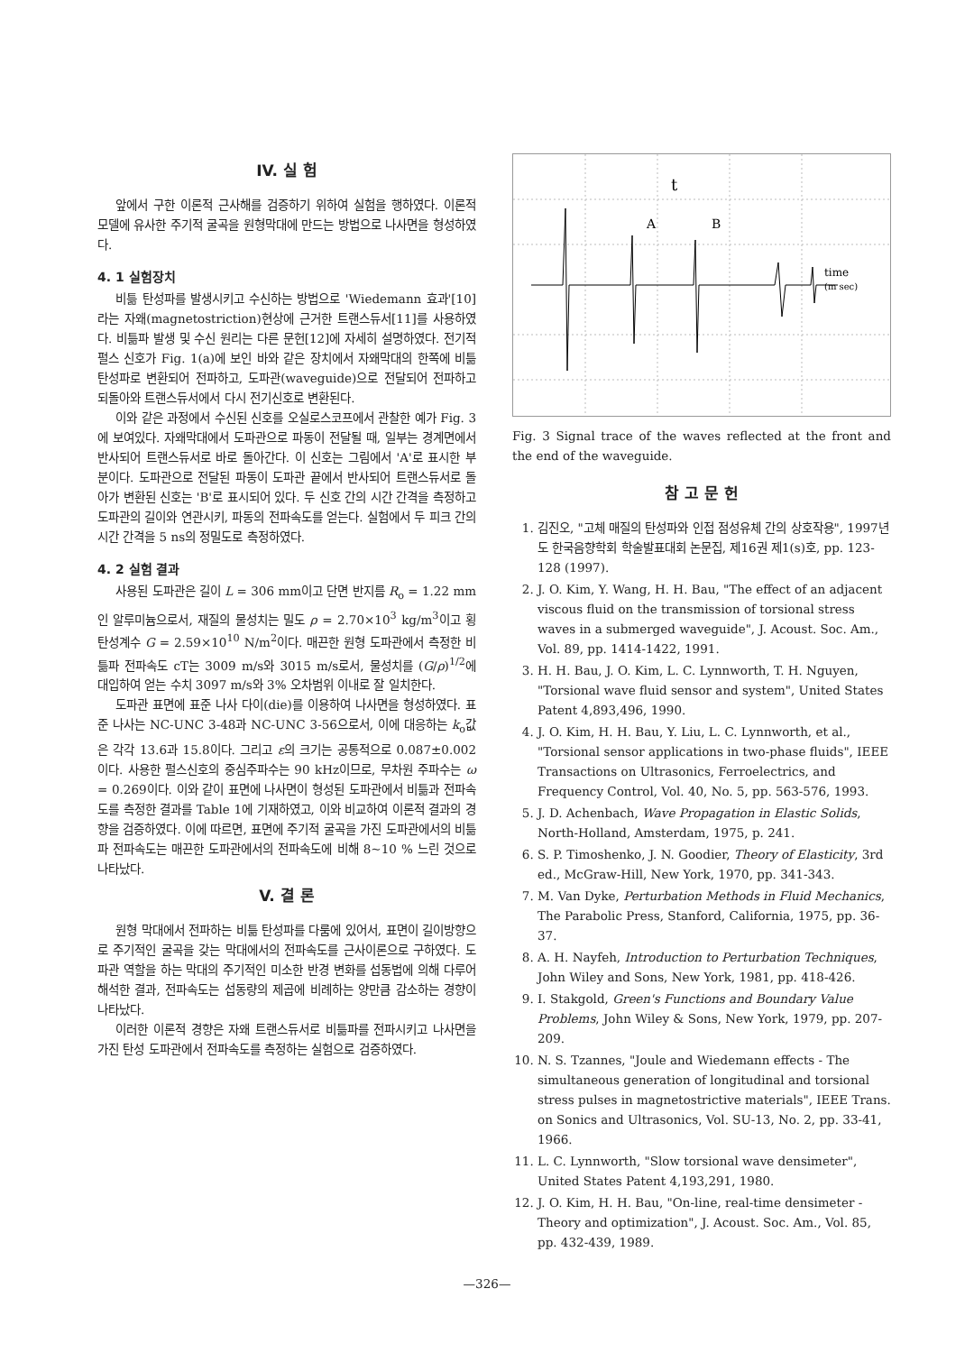IV. 실 험
앞에서 구한 이론적 근사해를 검증하기 위하여 실험을 행하였다. 이론적 모델에 유사한 주기적 굴곡을 원형막대에 만드는 방법으로 나사면을 형성하였다.
4. 1 실험장치
비틂 탄성파를 발생시키고 수신하는 방법으로 'Wiedemann 효과'[10]라는 자왜(magnetostriction)현상에 근거한 트랜스듀서[11]를 사용하였다. 비틂파 발생 및 수신 원리는 다른 문헌[12]에 자세히 설명하였다. 전기적 펄스 신호가 Fig. 1(a)에 보인 바와 같은 장치에서 자왜막대의 한쪽에 비틂 탄성파로 변환되어 전파하고, 도파관(waveguide)으로 전달되어 전파하고 되돌아와 트랜스듀서에서 다시 전기신호로 변환된다.
이와 같은 과정에서 수신된 신호를 오실로스코프에서 관찰한 예가 Fig. 3에 보여있다. 자왜막대에서 도파관으로 파동이 전달될 때, 일부는 경계면에서 반사되어 트랜스듀서로 바로 돌아간다. 이 신호는 그림에서 'A'로 표시한 부분이다. 도파관으로 전달된 파동이 도파관 끝에서 반사되어 트랜스듀서로 돌아가 변환된 신호는 'B'로 표시되어 있다. 두 신호 간의 시간 간격을 측정하고 도파관의 길이와 연관시키, 파동의 전파속도를 얻는다. 실험에서 두 피크 간의 시간 간격을 5 ns의 정밀도로 측정하였다.
4. 2 실험 결과
사용된 도파관은 길이 L = 306 mm이고 단면 반지름 R<sub>o</sub> = 1.22 mm인 알루미늄으로서, 재질의 물성치는 밀도 ρ = 2.70×10<sup>3</sup> kg/m<sup>3</sup>이고 횡탄성계수 G = 2.59×10<sup>10</sup> N/m<sup>2</sup>이다. 매끈한 원형 도파관에서 측정한 비틂파 전파속도 cT는 3009 m/s와 3015 m/s로서, 물성치를 (G/ρ)<sup>1/2</sup>에 대입하여 얻는 수치 3097 m/s와 3% 오차범위 이내로 잘 일치한다.
도파관 표면에 표준 나사 다이(die)를 이용하여 나사면을 형성하였다. 표준 나사는 NC-UNC 3-48과 NC-UNC 3-56으로서, 이에 대응하는 k<sub>o</sub>값은 각각 13.6과 15.8이다. 그리고 ε의 크기는 공통적으로 0.087±0.002이다. 사용한 펄스신호의 중심주파수는 90 kHz이므로, 무차원 주파수는 ω = 0.269이다. 이와 같이 표면에 나사면이 형성된 도파관에서 비틂과 전파속도를 측정한 결과를 Table 1에 기재하였고, 이와 비교하여 이론적 결과의 경향을 검증하였다. 이에 따르면, 표면에 주기적 굴곡을 가진 도파관에서의 비틂파 전파속도는 매끈한 도파관에서의 전파속도에 비해 8~10 % 느린 것으로 나타났다.
V. 결 론
원형 막대에서 전파하는 비틂 탄성파를 다룸에 있어서, 표면이 길이방향으로 주기적인 굴곡을 갖는 막대에서의 전파속도를 근사이론으로 구하였다. 도파관 역할을 하는 막대의 주기적인 미소한 반경 변화를 섭동법에 의해 다루어 해석한 결과, 전파속도는 섭동량의 제곱에 비례하는 양만큼 감소하는 경향이 나타났다.
이러한 이론적 경향은 자왜 트랜스듀서로 비틂파를 전파시키고 나사면을 가진 탄성 도파관에서 전파속도를 측정하는 실험으로 검증하였다.
t
A
B
time
(m sec)
Fig. 3 Signal trace of the waves reflected at the front and the end of the waveguide.
참 고 문 헌
1. 김진오, "고체 매질의 탄성파와 인접 점성유체 간의 상호작용", 1997년도 한국음향학회 학술발표대회 논문집, 제16권 제1(s)호, pp. 123-128 (1997).
2. J. O. Kim, Y. Wang, H. H. Bau, "The effect of an adjacent viscous fluid on the transmission of torsional stress waves in a submerged waveguide", J. Acoust. Soc. Am., Vol. 89, pp. 1414-1422, 1991.
3. H. H. Bau, J. O. Kim, L. C. Lynnworth, T. H. Nguyen, "Torsional wave fluid sensor and system", United States Patent 4,893,496, 1990.
4. J. O. Kim, H. H. Bau, Y. Liu, L. C. Lynnworth, et al., "Torsional sensor applications in two-phase fluids", IEEE Transactions on Ultrasonics, Ferroelectrics, and Frequency Control, Vol. 40, No. 5, pp. 563-576, 1993.
5. J. D. Achenbach, Wave Propagation in Elastic Solids, North-Holland, Amsterdam, 1975, p. 241.
6. S. P. Timoshenko, J. N. Goodier, Theory of Elasticity, 3rd ed., McGraw-Hill, New York, 1970, pp. 341-343.
7. M. Van Dyke, Perturbation Methods in Fluid Mechanics, The Parabolic Press, Stanford, California, 1975, pp. 36-37.
8. A. H. Nayfeh, Introduction to Perturbation Techniques, John Wiley and Sons, New York, 1981, pp. 418-426.
9. I. Stakgold, Green's Functions and Boundary Value Problems, John Wiley & Sons, New York, 1979, pp. 207-209.
10. N. S. Tzannes, "Joule and Wiedemann effects - The simultaneous generation of longitudinal and torsional stress pulses in magnetostrictive materials", IEEE Trans. on Sonics and Ultrasonics, Vol. SU-13, No. 2, pp. 33-41, 1966.
11. L. C. Lynnworth, "Slow torsional wave densimeter", United States Patent 4,193,291, 1980.
12. J. O. Kim, H. H. Bau, "On-line, real-time densimeter - Theory and optimization", J. Acoust. Soc. Am., Vol. 85, pp. 432-439, 1989.
—326—